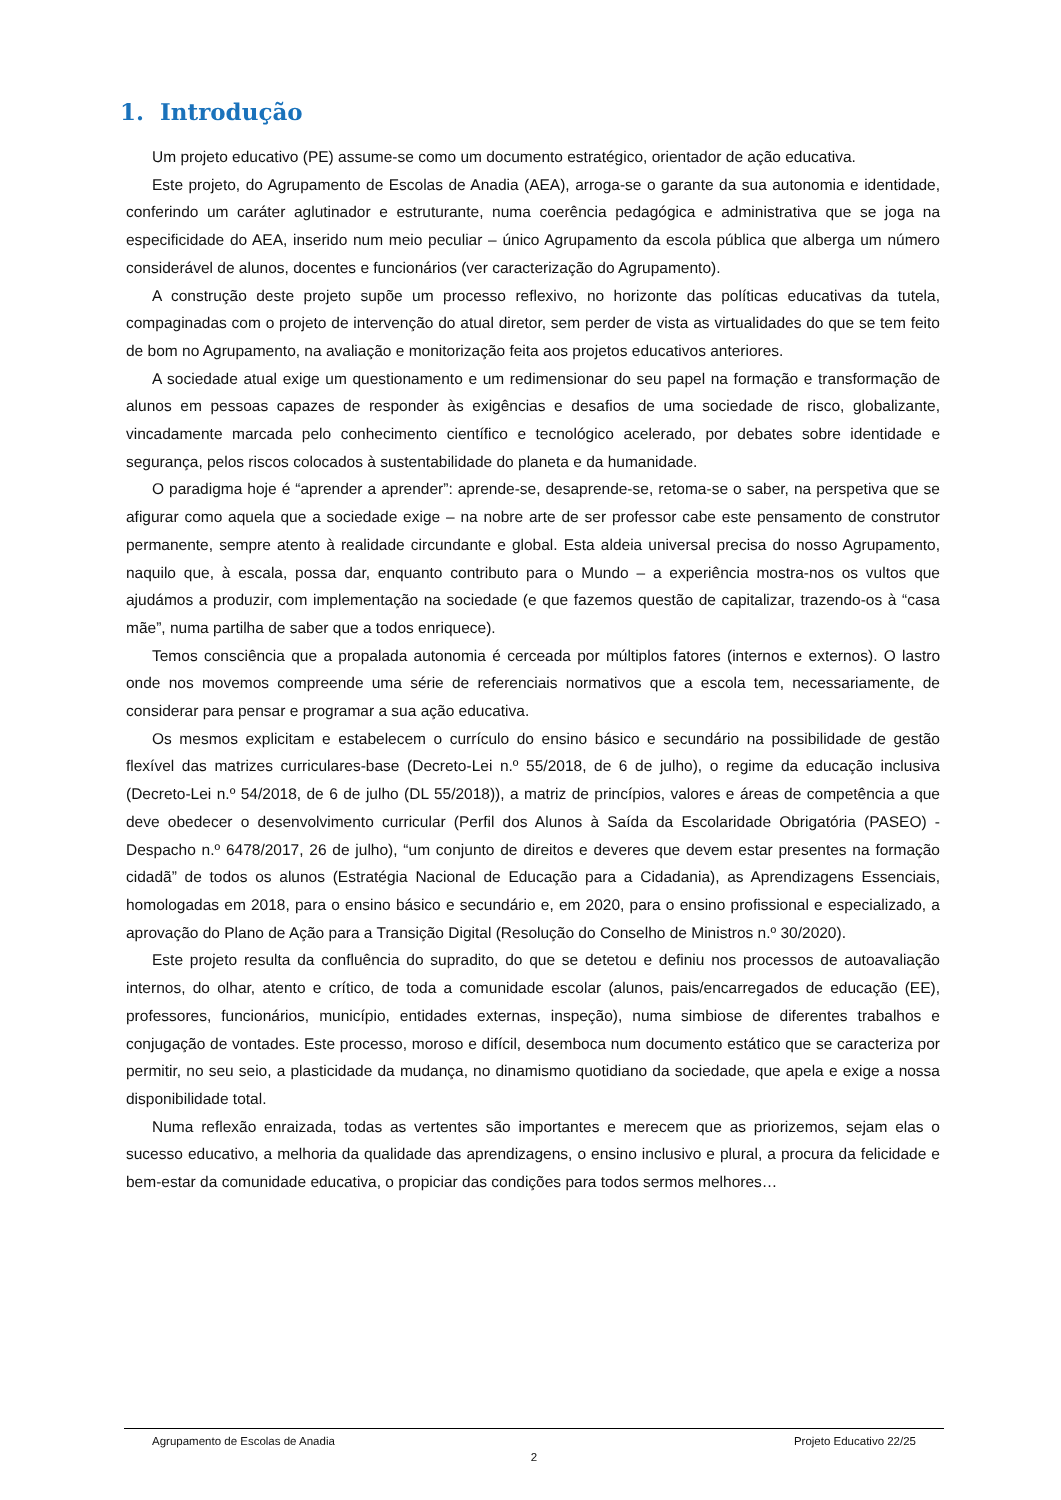1. Introdução
Um projeto educativo (PE) assume-se como um documento estratégico, orientador de ação educativa.
Este projeto, do Agrupamento de Escolas de Anadia (AEA), arroga-se o garante da sua autonomia e identidade, conferindo um caráter aglutinador e estruturante, numa coerência pedagógica e administrativa que se joga na especificidade do AEA, inserido num meio peculiar – único Agrupamento da escola pública que alberga um número considerável de alunos, docentes e funcionários (ver caracterização do Agrupamento).
A construção deste projeto supõe um processo reflexivo, no horizonte das políticas educativas da tutela, compaginadas com o projeto de intervenção do atual diretor, sem perder de vista as virtualidades do que se tem feito de bom no Agrupamento, na avaliação e monitorização feita aos projetos educativos anteriores.
A sociedade atual exige um questionamento e um redimensionar do seu papel na formação e transformação de alunos em pessoas capazes de responder às exigências e desafios de uma sociedade de risco, globalizante, vincadamente marcada pelo conhecimento científico e tecnológico acelerado, por debates sobre identidade e segurança, pelos riscos colocados à sustentabilidade do planeta e da humanidade.
O paradigma hoje é “aprender a aprender”: aprende-se, desaprende-se, retoma-se o saber, na perspetiva que se afigurar como aquela que a sociedade exige – na nobre arte de ser professor cabe este pensamento de construtor permanente, sempre atento à realidade circundante e global. Esta aldeia universal precisa do nosso Agrupamento, naquilo que, à escala, possa dar, enquanto contributo para o Mundo – a experiência mostra-nos os vultos que ajudámos a produzir, com implementação na sociedade (e que fazemos questão de capitalizar, trazendo-os à “casa mãe”, numa partilha de saber que a todos enriquece).
Temos consciência que a propalada autonomia é cerceada por múltiplos fatores (internos e externos). O lastro onde nos movemos compreende uma série de referenciais normativos que a escola tem, necessariamente, de considerar para pensar e programar a sua ação educativa.
Os mesmos explicitam e estabelecem o currículo do ensino básico e secundário na possibilidade de gestão flexível das matrizes curriculares-base (Decreto-Lei n.º 55/2018, de 6 de julho), o regime da educação inclusiva (Decreto-Lei n.º 54/2018, de 6 de julho (DL 55/2018)), a matriz de princípios, valores e áreas de competência a que deve obedecer o desenvolvimento curricular (Perfil dos Alunos à Saída da Escolaridade Obrigatória (PASEO) - Despacho n.º 6478/2017, 26 de julho), “um conjunto de direitos e deveres que devem estar presentes na formação cidadã” de todos os alunos (Estratégia Nacional de Educação para a Cidadania), as Aprendizagens Essenciais, homologadas em 2018, para o ensino básico e secundário e, em 2020, para o ensino profissional e especializado, a aprovação do Plano de Ação para a Transição Digital (Resolução do Conselho de Ministros n.º 30/2020).
Este projeto resulta da confluência do supradito, do que se detetou e definiu nos processos de autoavaliação internos, do olhar, atento e crítico, de toda a comunidade escolar (alunos, pais/encarregados de educação (EE), professores, funcionários, município, entidades externas, inspeção), numa simbiose de diferentes trabalhos e conjugação de vontades. Este processo, moroso e difícil, desemboca num documento estático que se caracteriza por permitir, no seu seio, a plasticidade da mudança, no dinamismo quotidiano da sociedade, que apela e exige a nossa disponibilidade total.
Numa reflexão enraizada, todas as vertentes são importantes e merecem que as priorizemos, sejam elas o sucesso educativo, a melhoria da qualidade das aprendizagens, o ensino inclusivo e plural, a procura da felicidade e bem-estar da comunidade educativa, o propiciar das condições para todos sermos melhores…
Agrupamento de Escolas de Anadia Projeto Educativo 22/25
2